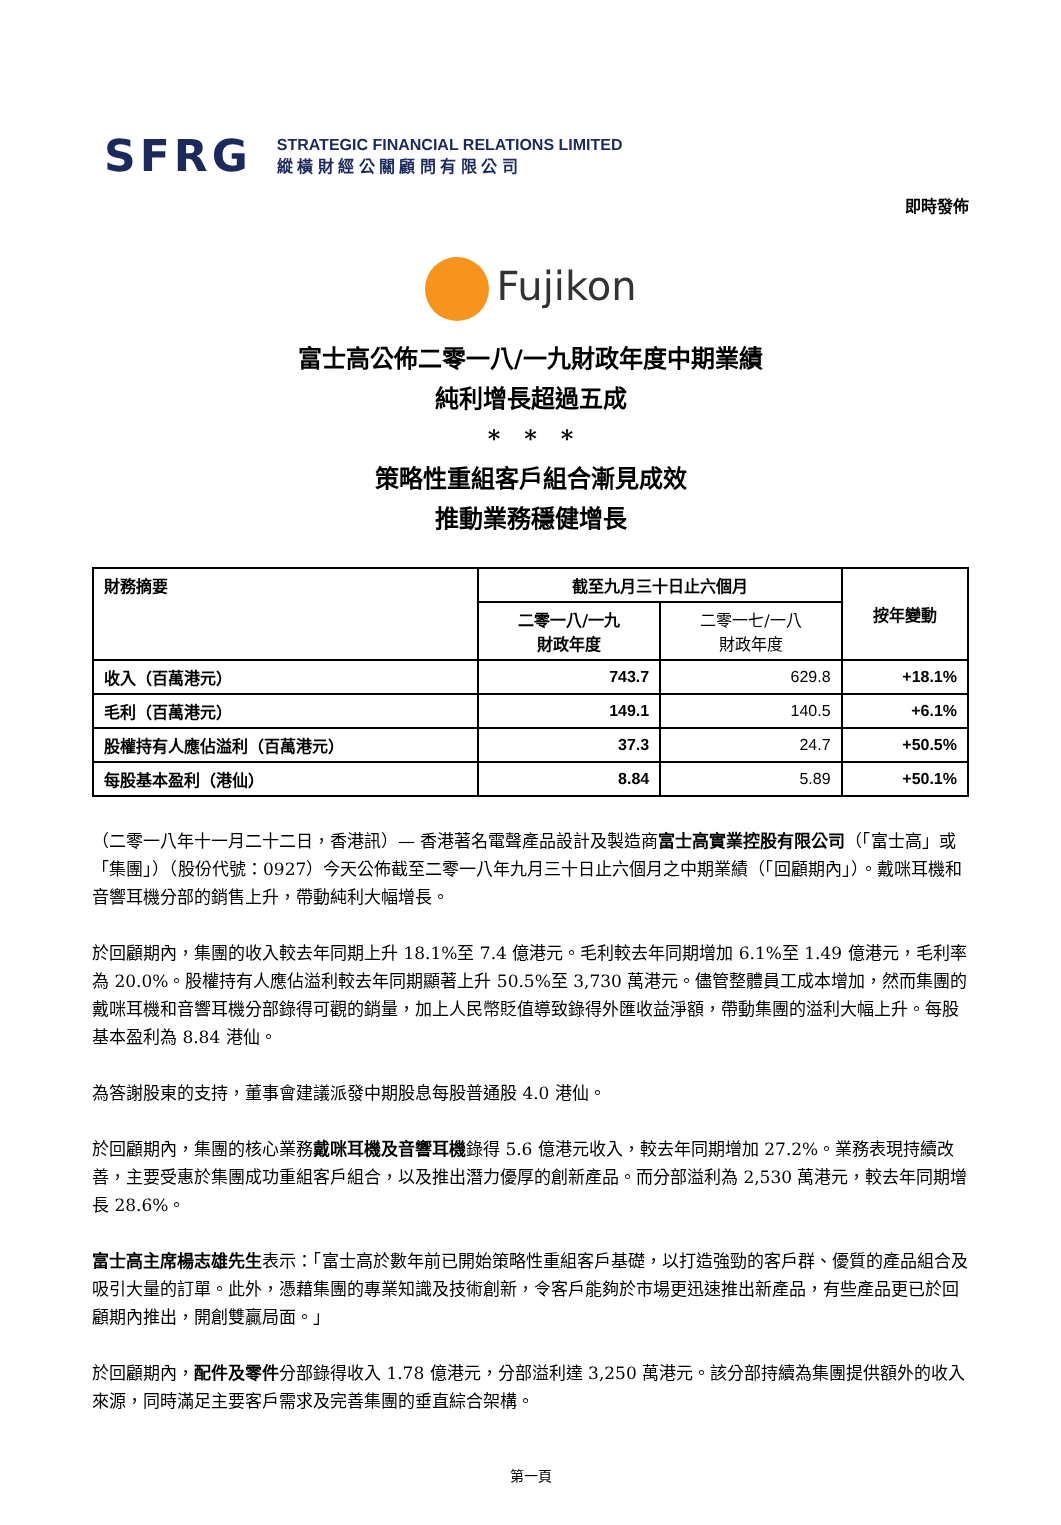SFRG
STRATEGIC FINANCIAL RELATIONS LIMITED
縱 橫 財 經 公 關 顧 問 有 限 公 司
即時發佈
Fujikon
富士高公佈二零一八/一九財政年度中期業績
純利增長超過五成
*　*　*
策略性重組客戶組合漸見成效
推動業務穩健增長
| 財務摘要 | 截至九月三十日止六個月 | | 按年變動 |
| --- | --- | --- | --- |
| | 二零一八/一九 財政年度 | 二零一七/一八 財政年度 | |
| 收入（百萬港元） | 743.7 | 629.8 | +18.1% |
| 毛利（百萬港元） | 149.1 | 140.5 | +6.1% |
| 股權持有人應佔溢利（百萬港元） | 37.3 | 24.7 | +50.5% |
| 每股基本盈利（港仙） | 8.84 | 5.89 | +50.1% |
（二零一八年十一月二十二日，香港訊）— 香港著名電聲產品設計及製造商富士高實業控股有限公司（「富士高」或「集團」）（股份代號：0927）今天公佈截至二零一八年九月三十日止六個月之中期業績（「回顧期內」）。戴咪耳機和音響耳機分部的銷售上升，帶動純利大幅增長。
於回顧期內，集團的收入較去年同期上升 18.1%至 7.4 億港元。毛利較去年同期增加 6.1%至 1.49 億港元，毛利率為 20.0%。股權持有人應佔溢利較去年同期顯著上升 50.5%至 3,730 萬港元。儘管整體員工成本增加，然而集團的戴咪耳機和音響耳機分部錄得可觀的銷量，加上人民幣貶值導致錄得外匯收益淨額，帶動集團的溢利大幅上升。每股基本盈利為 8.84 港仙。
為答謝股東的支持，董事會建議派發中期股息每股普通股 4.0 港仙。
於回顧期內，集團的核心業務戴咪耳機及音響耳機錄得 5.6 億港元收入，較去年同期增加 27.2%。業務表現持續改善，主要受惠於集團成功重組客戶組合，以及推出潛力優厚的創新產品。而分部溢利為 2,530 萬港元，較去年同期增長 28.6%。
富士高主席楊志雄先生表示：「富士高於數年前已開始策略性重組客戶基礎，以打造強勁的客戶群、優質的產品組合及吸引大量的訂單。此外，憑藉集團的專業知識及技術創新，令客戶能夠於市場更迅速推出新產品，有些產品更已於回顧期內推出，開創雙贏局面。」
於回顧期內，配件及零件分部錄得收入 1.78 億港元，分部溢利達 3,250 萬港元。該分部持續為集團提供額外的收入來源，同時滿足主要客戶需求及完善集團的垂直綜合架構。
第一頁